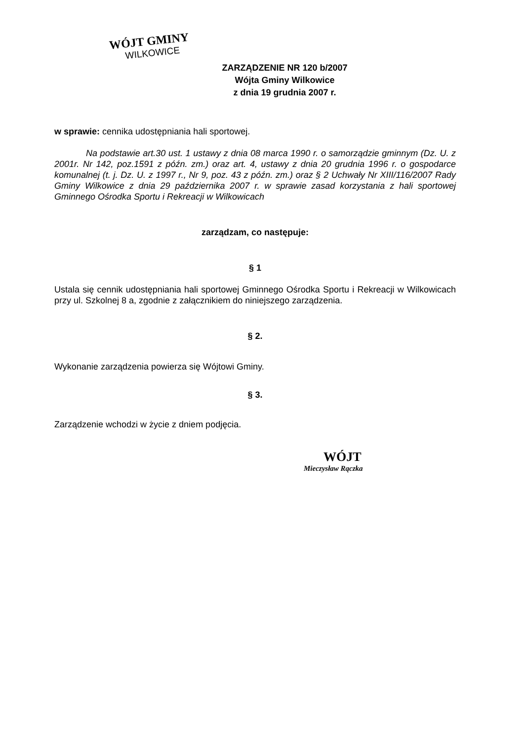WÓJT GMINY
WILKOWICE
ZARZĄDZENIE NR 120 b/2007
Wójta Gminy Wilkowice
z dnia 19 grudnia 2007 r.
w sprawie: cennika udostępniania hali sportowej.
Na podstawie art.30 ust. 1 ustawy z dnia 08 marca 1990 r. o samorządzie gminnym (Dz. U. z 2001r. Nr 142, poz.1591 z późn. zm.) oraz art. 4, ustawy z dnia 20 grudnia 1996 r. o gospodarce komunalnej (t. j. Dz. U. z 1997 r., Nr 9, poz. 43 z późn. zm.) oraz § 2 Uchwały Nr XIII/116/2007 Rady Gminy Wilkowice z dnia 29 października 2007 r. w sprawie zasad korzystania z hali sportowej Gminnego Ośrodka Sportu i Rekreacji w Wilkowicach
zarządzam, co następuje:
§ 1
Ustala się cennik udostępniania hali sportowej Gminnego Ośrodka Sportu i Rekreacji w Wilkowicach przy ul. Szkolnej 8 a, zgodnie z załącznikiem do niniejszego zarządzenia.
§ 2.
Wykonanie zarządzenia powierza się Wójtowi Gminy.
§ 3.
Zarządzenie wchodzi w życie z dniem podjęcia.
WÓJT
Mieczysław Rączka